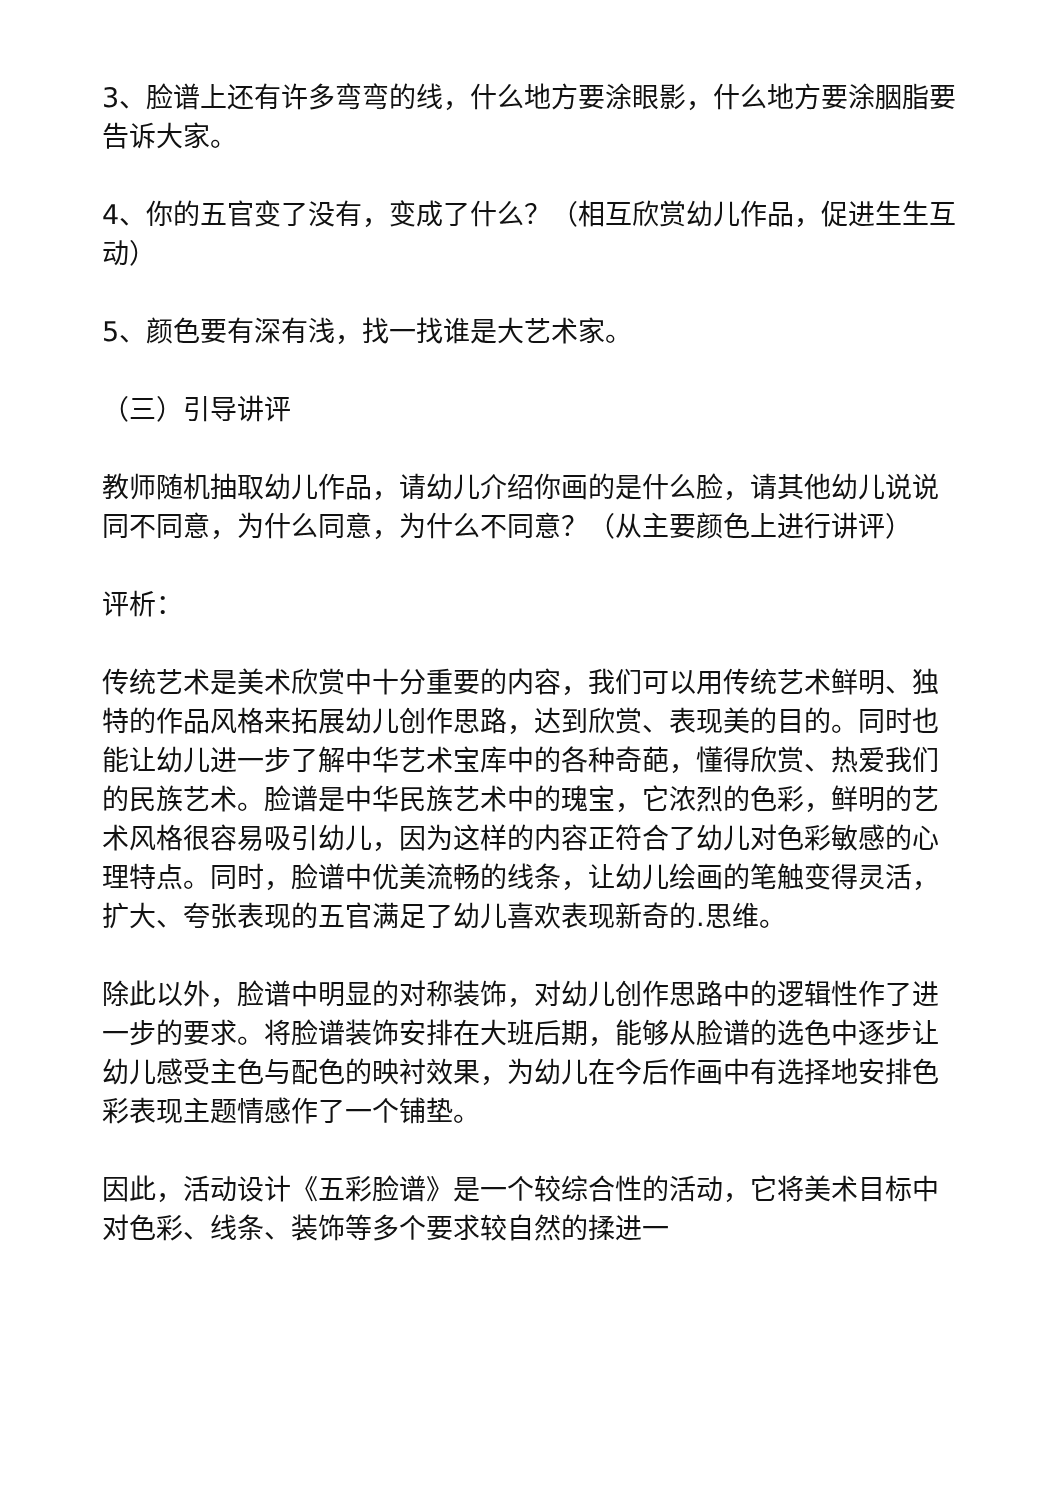3、脸谱上还有许多弯弯的线，什么地方要涂眼影，什么地方要涂胭脂要告诉大家。
4、你的五官变了没有，变成了什么？（相互欣赏幼儿作品，促进生生互动）
5、颜色要有深有浅，找一找谁是大艺术家。
（三）引导讲评
教师随机抽取幼儿作品，请幼儿介绍你画的是什么脸，请其他幼儿说说同不同意，为什么同意，为什么不同意？（从主要颜色上进行讲评）
评析：
传统艺术是美术欣赏中十分重要的内容，我们可以用传统艺术鲜明、独特的作品风格来拓展幼儿创作思路，达到欣赏、表现美的目的。同时也能让幼儿进一步了解中华艺术宝库中的各种奇葩，懂得欣赏、热爱我们的民族艺术。脸谱是中华民族艺术中的瑰宝，它浓烈的色彩，鲜明的艺术风格很容易吸引幼儿，因为这样的内容正符合了幼儿对色彩敏感的心理特点。同时，脸谱中优美流畅的线条，让幼儿绘画的笔触变得灵活，扩大、夸张表现的五官满足了幼儿喜欢表现新奇的.思维。
除此以外，脸谱中明显的对称装饰，对幼儿创作思路中的逻辑性作了进一步的要求。将脸谱装饰安排在大班后期，能够从脸谱的选色中逐步让幼儿感受主色与配色的映衬效果，为幼儿在今后作画中有选择地安排色彩表现主题情感作了一个铺垫。
因此，活动设计《五彩脸谱》是一个较综合性的活动，它将美术目标中对色彩、线条、装饰等多个要求较自然的揉进一